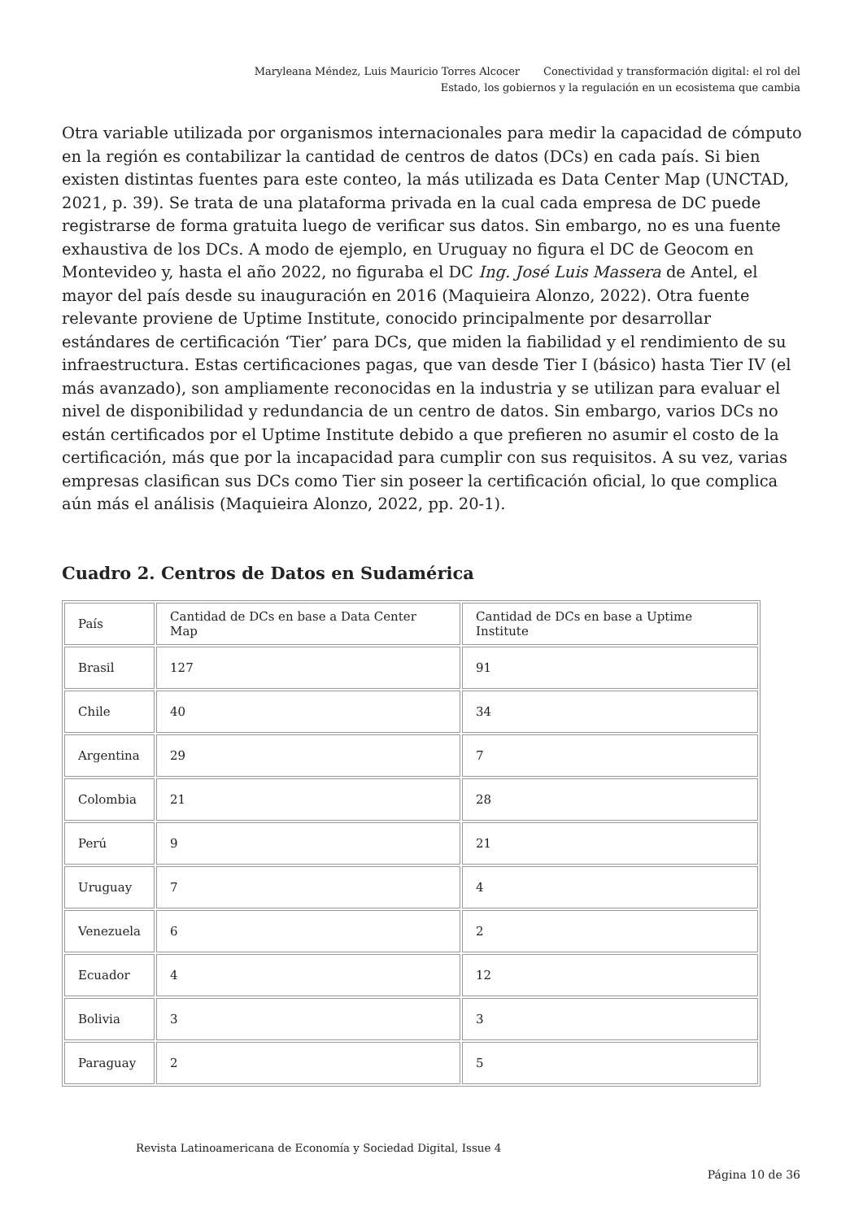Maryleana Méndez, Luis Mauricio Torres Alcocer Conectividad y transformación digital: el rol del Estado, los gobiernos y la regulación en un ecosistema que cambia
Otra variable utilizada por organismos internacionales para medir la capacidad de cómputo en la región es contabilizar la cantidad de centros de datos (DCs) en cada país. Si bien existen distintas fuentes para este conteo, la más utilizada es Data Center Map (UNCTAD, 2021, p. 39). Se trata de una plataforma privada en la cual cada empresa de DC puede registrarse de forma gratuita luego de verificar sus datos. Sin embargo, no es una fuente exhaustiva de los DCs. A modo de ejemplo, en Uruguay no figura el DC de Geocom en Montevideo y, hasta el año 2022, no figuraba el DC Ing. José Luis Massera de Antel, el mayor del país desde su inauguración en 2016 (Maquieira Alonzo, 2022). Otra fuente relevante proviene de Uptime Institute, conocido principalmente por desarrollar estándares de certificación ‘Tier’ para DCs, que miden la fiabilidad y el rendimiento de su infraestructura. Estas certificaciones pagas, que van desde Tier I (básico) hasta Tier IV (el más avanzado), son ampliamente reconocidas en la industria y se utilizan para evaluar el nivel de disponibilidad y redundancia de un centro de datos. Sin embargo, varios DCs no están certificados por el Uptime Institute debido a que prefieren no asumir el costo de la certificación, más que por la incapacidad para cumplir con sus requisitos. A su vez, varias empresas clasifican sus DCs como Tier sin poseer la certificación oficial, lo que complica aún más el análisis (Maquieira Alonzo, 2022, pp. 20-1).
Cuadro 2. Centros de Datos en Sudamérica
| País | Cantidad de DCs en base a Data Center Map | Cantidad de DCs en base a Uptime Institute |
| Brasil | 127 | 91 |
| Chile | 40 | 34 |
| Argentina | 29 | 7 |
| Colombia | 21 | 28 |
| Perú | 9 | 21 |
| Uruguay | 7 | 4 |
| Venezuela | 6 | 2 |
| Ecuador | 4 | 12 |
| Bolivia | 3 | 3 |
| Paraguay | 2 | 5 |
Revista Latinoamericana de Economía y Sociedad Digital, Issue 4
Página 10 de 36